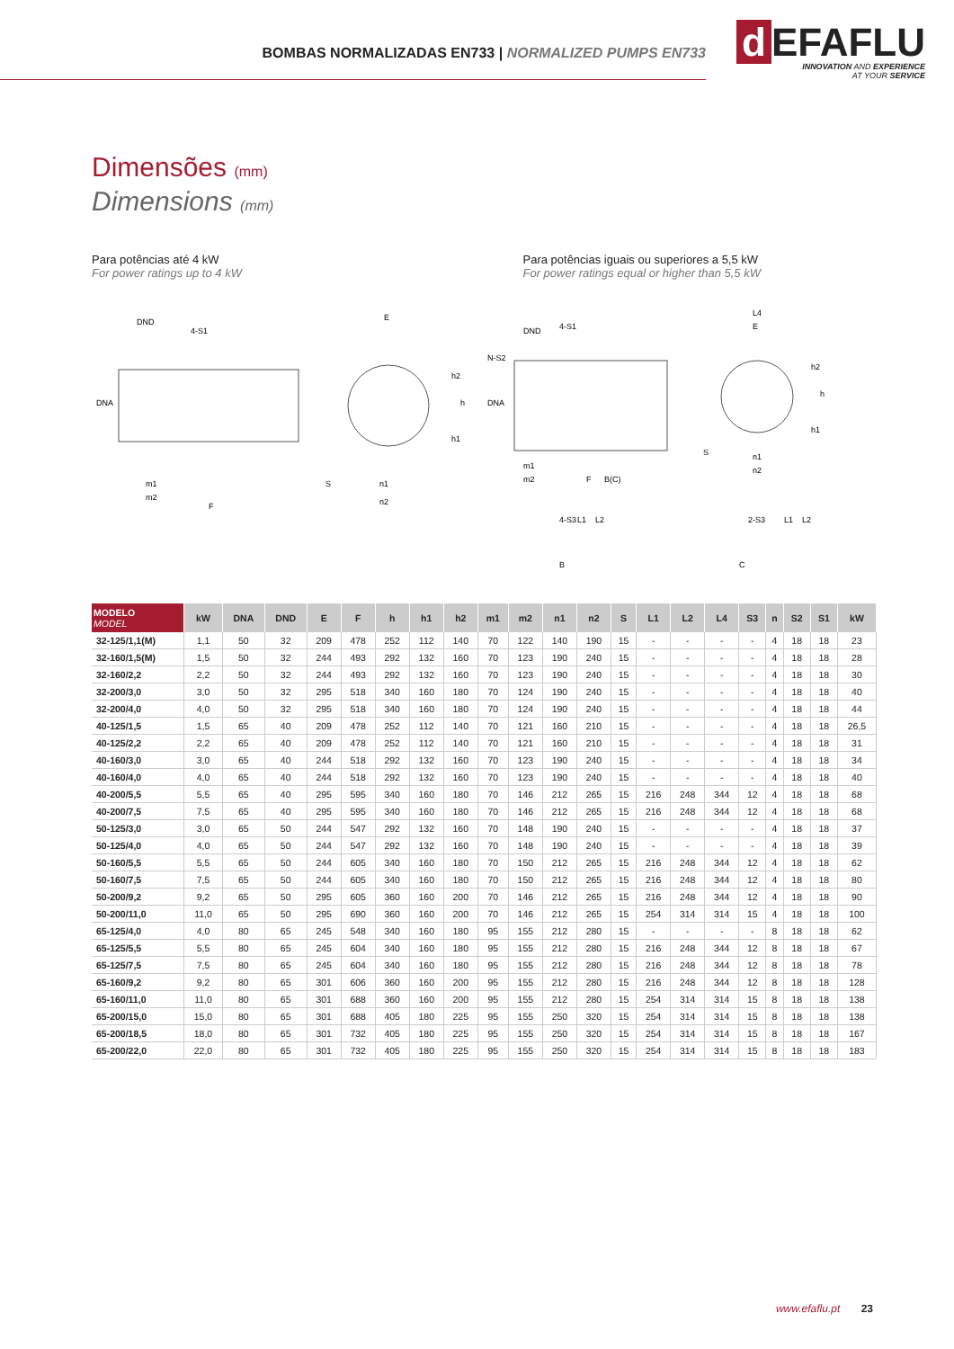BOMBAS NORMALIZADAS EN733 | NORMALIZED PUMPS EN733
d EFAFLU
INNOVATION AND EXPERIENCE
AT YOUR SERVICE
Dimensões (mm)
Dimensions (mm)
Para potências até 4 kW
For power ratings up to 4 kW
Para potências iguais ou superiores a 5,5 kW
For power ratings equal or higher than 5,5 kW
DND
4-S1
DNA
m1
m2
F
E
h2
h1
h
S
n1
n2
DND
4-S1
N-S2
DNA
m1
m2
F
B(C)
4-S3
L1
L2
B
L4
E
h2
h1
h
S
n1
n2
2-S3
L1
L2
C
| MODELO MODEL | kW | DNA | DND | E | F | h | h1 | h2 | m1 | m2 | n1 | n2 | S | L1 | L2 | L4 | S3 | n | S2 | S1 | kW |
| --- | --- | --- | --- | --- | --- | --- | --- | --- | --- | --- | --- | --- | --- | --- | --- | --- | --- | --- | --- | --- | --- |
| 32-125/1,1(M) | 1,1 | 50 | 32 | 209 | 478 | 252 | 112 | 140 | 70 | 122 | 140 | 190 | 15 | - | - | - | - | 4 | 18 | 18 | 23 |
| 32-160/1,5(M) | 1,5 | 50 | 32 | 244 | 493 | 292 | 132 | 160 | 70 | 123 | 190 | 240 | 15 | - | - | - | - | 4 | 18 | 18 | 28 |
| 32-160/2,2 | 2,2 | 50 | 32 | 244 | 493 | 292 | 132 | 160 | 70 | 123 | 190 | 240 | 15 | - | - | - | - | 4 | 18 | 18 | 30 |
| 32-200/3,0 | 3,0 | 50 | 32 | 295 | 518 | 340 | 160 | 180 | 70 | 124 | 190 | 240 | 15 | - | - | - | - | 4 | 18 | 18 | 40 |
| 32-200/4,0 | 4,0 | 50 | 32 | 295 | 518 | 340 | 160 | 180 | 70 | 124 | 190 | 240 | 15 | - | - | - | - | 4 | 18 | 18 | 44 |
| 40-125/1,5 | 1,5 | 65 | 40 | 209 | 478 | 252 | 112 | 140 | 70 | 121 | 160 | 210 | 15 | - | - | - | - | 4 | 18 | 18 | 26,5 |
| 40-125/2,2 | 2,2 | 65 | 40 | 209 | 478 | 252 | 112 | 140 | 70 | 121 | 160 | 210 | 15 | - | - | - | - | 4 | 18 | 18 | 31 |
| 40-160/3,0 | 3,0 | 65 | 40 | 244 | 518 | 292 | 132 | 160 | 70 | 123 | 190 | 240 | 15 | - | - | - | - | 4 | 18 | 18 | 34 |
| 40-160/4,0 | 4,0 | 65 | 40 | 244 | 518 | 292 | 132 | 160 | 70 | 123 | 190 | 240 | 15 | - | - | - | - | 4 | 18 | 18 | 40 |
| 40-200/5,5 | 5,5 | 65 | 40 | 295 | 595 | 340 | 160 | 180 | 70 | 146 | 212 | 265 | 15 | 216 | 248 | 344 | 12 | 4 | 18 | 18 | 68 |
| 40-200/7,5 | 7,5 | 65 | 40 | 295 | 595 | 340 | 160 | 180 | 70 | 146 | 212 | 265 | 15 | 216 | 248 | 344 | 12 | 4 | 18 | 18 | 68 |
| 50-125/3,0 | 3,0 | 65 | 50 | 244 | 547 | 292 | 132 | 160 | 70 | 148 | 190 | 240 | 15 | - | - | - | - | 4 | 18 | 18 | 37 |
| 50-125/4,0 | 4,0 | 65 | 50 | 244 | 547 | 292 | 132 | 160 | 70 | 148 | 190 | 240 | 15 | - | - | - | - | 4 | 18 | 18 | 39 |
| 50-160/5,5 | 5,5 | 65 | 50 | 244 | 605 | 340 | 160 | 180 | 70 | 150 | 212 | 265 | 15 | 216 | 248 | 344 | 12 | 4 | 18 | 18 | 62 |
| 50-160/7,5 | 7,5 | 65 | 50 | 244 | 605 | 340 | 160 | 180 | 70 | 150 | 212 | 265 | 15 | 216 | 248 | 344 | 12 | 4 | 18 | 18 | 80 |
| 50-200/9,2 | 9,2 | 65 | 50 | 295 | 605 | 360 | 160 | 200 | 70 | 146 | 212 | 265 | 15 | 216 | 248 | 344 | 12 | 4 | 18 | 18 | 90 |
| 50-200/11,0 | 11,0 | 65 | 50 | 295 | 690 | 360 | 160 | 200 | 70 | 146 | 212 | 265 | 15 | 254 | 314 | 314 | 15 | 4 | 18 | 18 | 100 |
| 65-125/4,0 | 4,0 | 80 | 65 | 245 | 548 | 340 | 160 | 180 | 95 | 155 | 212 | 280 | 15 | - | - | - | - | 8 | 18 | 18 | 62 |
| 65-125/5,5 | 5,5 | 80 | 65 | 245 | 604 | 340 | 160 | 180 | 95 | 155 | 212 | 280 | 15 | 216 | 248 | 344 | 12 | 8 | 18 | 18 | 67 |
| 65-125/7,5 | 7,5 | 80 | 65 | 245 | 604 | 340 | 160 | 180 | 95 | 155 | 212 | 280 | 15 | 216 | 248 | 344 | 12 | 8 | 18 | 18 | 78 |
| 65-160/9,2 | 9,2 | 80 | 65 | 301 | 606 | 360 | 160 | 200 | 95 | 155 | 212 | 280 | 15 | 216 | 248 | 344 | 12 | 8 | 18 | 18 | 128 |
| 65-160/11,0 | 11,0 | 80 | 65 | 301 | 688 | 360 | 160 | 200 | 95 | 155 | 212 | 280 | 15 | 254 | 314 | 314 | 15 | 8 | 18 | 18 | 138 |
| 65-200/15,0 | 15,0 | 80 | 65 | 301 | 688 | 405 | 180 | 225 | 95 | 155 | 250 | 320 | 15 | 254 | 314 | 314 | 15 | 8 | 18 | 18 | 138 |
| 65-200/18,5 | 18,0 | 80 | 65 | 301 | 732 | 405 | 180 | 225 | 95 | 155 | 250 | 320 | 15 | 254 | 314 | 314 | 15 | 8 | 18 | 18 | 167 |
| 65-200/22,0 | 22,0 | 80 | 65 | 301 | 732 | 405 | 180 | 225 | 95 | 155 | 250 | 320 | 15 | 254 | 314 | 314 | 15 | 8 | 18 | 18 | 183 |
www.efaflu.pt 23